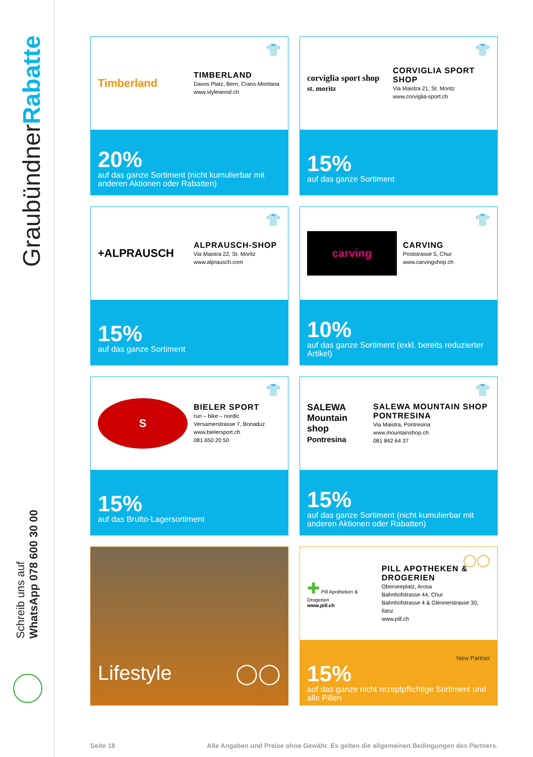GraubündnerRabatte
Schreib uns auf
WhatsApp 078 600 30 00
Timberland
TIMBERLAND
Davos Platz, Bern, Crans-Montana
www.stylewood.ch
👕
20%
auf das ganze Sortiment (nicht kumulierbar mit anderen Aktionen oder Rabatten)
corviglia sport shop
st. moritz
CORVIGLIA SPORT SHOP
Via Maistra 21, St. Moritz
www.corviglia-sport.ch
👕
15%
auf das ganze Sortiment
+ALPRAUSCH
ALPRAUSCH-SHOP
Via Maistra 22, St. Moritz
www.alprausch.com
👕
15%
auf das ganze Sortiment
carving
CARVING
Poststrasse 5, Chur
www.carvingshop.ch
👕
10%
auf das ganze Sortiment (exkl. bereits reduzierter Artikel)
S
BIELER SPORT
run – bike – nordic
Versamerstrasse 7, Bonaduz
www.bielersport.ch
081 650 20 50
👕
15%
auf das Brutto-Lagersortiment
SALEWA
Mountain shop
Pontresina
SALEWA MOUNTAIN SHOP PONTRESINA
Via Maistra, Pontresina
www.mountainshop.ch
081 842 64 37
👕
15%
auf das ganze Sortiment (nicht kumulierbar mit anderen Aktionen oder Rabatten)
Lifestyle ◯◯
✚ Pill Apotheken & Drogerien
www.pill.ch
PILL APOTHEKEN & DROGERIEN
Oberseeplatz, Arosa
Bahnhofstrasse 44, Chur
Bahnhofstrasse 4 & Glennerstrasse 30, Ilanz
www.pill.ch
◯◯
New Partner
15%
auf das ganze nicht rezeptpflichtige Sortiment und alle Pillen
Seite 18 Alle Angaben und Preise ohne Gewähr. Es gelten die allgemeinen Bedingungen des Partners.